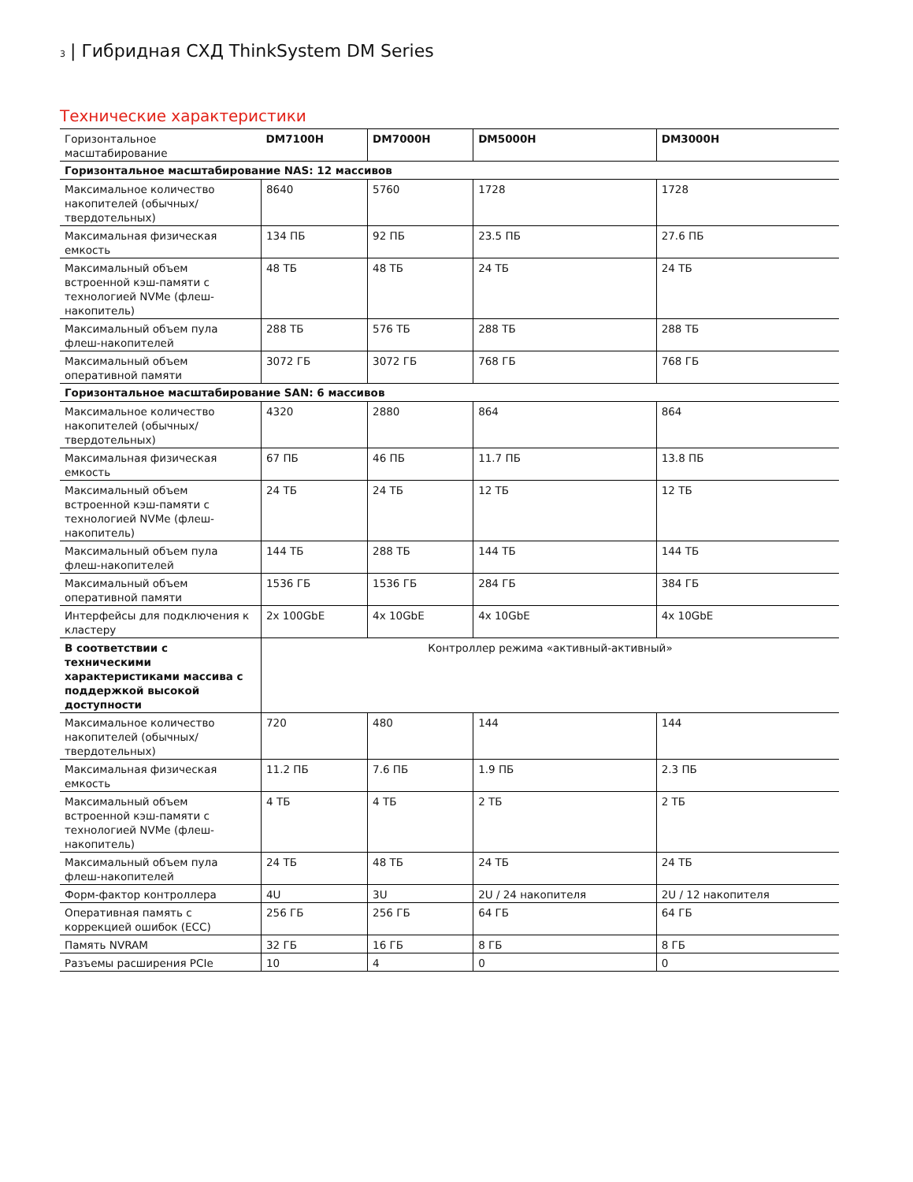3 | Гибридная СХД ThinkSystem DM Series
Технические характеристики
| Горизонтальное масштабирование | DM7100H | DM7000H | DM5000H | DM3000H |
| Горизонтальное масштабирование NAS: 12 массивов | | | | |
| Максимальное количество накопителей (обычных/твердотельных) | 8640 | 5760 | 1728 | 1728 |
| Максимальная физическая емкость | 134 ПБ | 92 ПБ | 23.5 ПБ | 27.6 ПБ |
| Максимальный объем встроенной кэш-памяти с технологией NVMe (флеш-накопитель) | 48 ТБ | 48 ТБ | 24 ТБ | 24 ТБ |
| Максимальный объем пула флеш-накопителей | 288 ТБ | 576 ТБ | 288 ТБ | 288 ТБ |
| Максимальный объем оперативной памяти | 3072 ГБ | 3072 ГБ | 768 ГБ | 768 ГБ |
| Горизонтальное масштабирование SAN: 6 массивов | | | | |
| Максимальное количество накопителей (обычных/твердотельных) | 4320 | 2880 | 864 | 864 |
| Максимальная физическая емкость | 67 ПБ | 46 ПБ | 11.7 ПБ | 13.8 ПБ |
| Максимальный объем встроенной кэш-памяти с технологией NVMe (флеш-накопитель) | 24 ТБ | 24 ТБ | 12 ТБ | 12 ТБ |
| Максимальный объем пула флеш-накопителей | 144 ТБ | 288 ТБ | 144 ТБ | 144 ТБ |
| Максимальный объем оперативной памяти | 1536 ГБ | 1536 ГБ | 284 ГБ | 384 ГБ |
| Интерфейсы для подключения к кластеру | 2x 100GbE | 4x 10GbE | 4x 10GbE | 4x 10GbE |
| В соответствии с техническими характеристиками массива с поддержкой высокой доступности | Контроллер режима «активный-активный» | | | |
| Максимальное количество накопителей (обычных/твердотельных) | 720 | 480 | 144 | 144 |
| Максимальная физическая емкость | 11.2 ПБ | 7.6 ПБ | 1.9 ПБ | 2.3 ПБ |
| Максимальный объем встроенной кэш-памяти с технологией NVMe (флеш-накопитель) | 4 ТБ | 4 ТБ | 2 ТБ | 2 ТБ |
| Максимальный объем пула флеш-накопителей | 24 ТБ | 48 ТБ | 24 ТБ | 24 ТБ |
| Форм-фактор контроллера | 4U | 3U | 2U / 24 накопителя | 2U / 12 накопителя |
| Оперативная память с коррекцией ошибок (ECC) | 256 ГБ | 256 ГБ | 64 ГБ | 64 ГБ |
| Память NVRAM | 32 ГБ | 16 ГБ | 8 ГБ | 8 ГБ |
| Разъемы расширения PCIe | 10 | 4 | 0 | 0 |